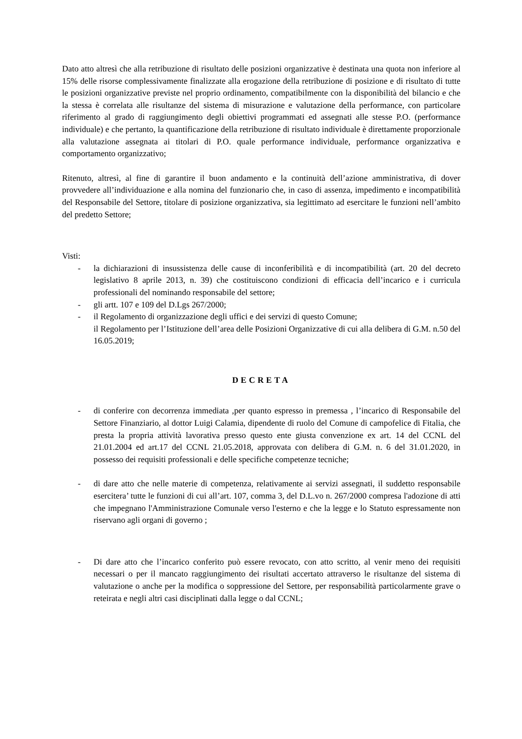Dato atto altresì che alla retribuzione di risultato delle posizioni organizzative è destinata una quota non inferiore al 15% delle risorse complessivamente finalizzate alla erogazione della retribuzione di posizione e di risultato di tutte le posizioni organizzative previste nel proprio ordinamento, compatibilmente con la disponibilità del bilancio e che la stessa è correlata alle risultanze del sistema di misurazione e valutazione della performance, con particolare riferimento al grado di raggiungimento degli obiettivi programmati ed assegnati alle stesse P.O. (performance individuale) e che pertanto, la quantificazione della retribuzione di risultato individuale è direttamente proporzionale alla valutazione assegnata ai titolari di P.O. quale performance individuale, performance organizzativa e comportamento organizzativo;
Ritenuto, altresì, al fine di garantire il buon andamento e la continuità dell’azione amministrativa, di dover provvedere all’individuazione e alla nomina del funzionario che, in caso di assenza, impedimento e incompatibilità del Responsabile del Settore, titolare di posizione organizzativa, sia legittimato ad esercitare le funzioni nell’ambito del predetto Settore;
Visti:
- la dichiarazioni di insussistenza delle cause di inconferibilità e di incompatibilità (art. 20 del decreto legislativo 8 aprile 2013, n. 39) che costituiscono condizioni di efficacia dell’incarico e i curricula professionali del nominando responsabile del settore;
- gli artt. 107 e 109 del D.Lgs 267/2000;
- il Regolamento di organizzazione degli uffici e dei servizi di questo Comune;
il Regolamento per l’Istituzione dell’area delle Posizioni Organizzative di cui alla delibera di G.M. n.50 del 16.05.2019;
DECRETA
- di conferire con decorrenza immediata ,per quanto espresso in premessa , l’incarico di Responsabile del Settore Finanziario, al dottor Luigi Calamia, dipendente di ruolo del Comune di campofelice di Fitalia, che presta la propria attività lavorativa presso questo ente giusta convenzione ex art. 14 del CCNL del 21.01.2004 ed art.17 del CCNL 21.05.2018, approvata con delibera di G.M. n. 6 del 31.01.2020, in possesso dei requisiti professionali e delle specifiche competenze tecniche;
- di dare atto che nelle materie di competenza, relativamente ai servizi assegnati, il suddetto responsabile esercitera’ tutte le funzioni di cui all’art. 107, comma 3, del D.L.vo n. 267/2000 compresa l'adozione di atti che impegnano l'Amministrazione Comunale verso l'esterno e che la legge e lo Statuto espressamente non riservano agli organi di governo ;
- Di dare atto che l’incarico conferito può essere revocato, con atto scritto, al venir meno dei requisiti necessari o per il mancato raggiungimento dei risultati accertato attraverso le risultanze del sistema di valutazione o anche per la modifica o soppressione del Settore, per responsabilità particolarmente grave o reteirata e negli altri casi disciplinati dalla legge o dal CCNL;